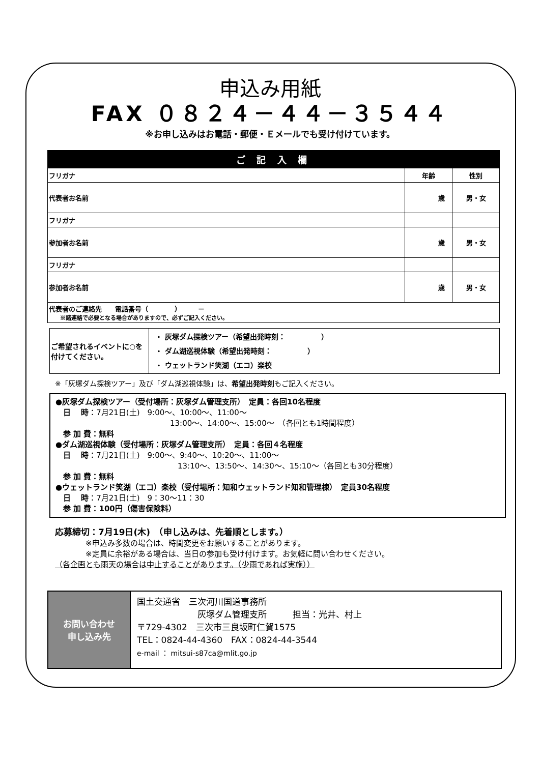申込み用紙
FAX ０８２４－４４－３５４４
※お申し込みはお電話・郵便・Ｅメールでも受け付けています。
| ご 記 入 欄 | | |
| --- | --- | --- |
| フリガナ | 年齢 | 性別 |
| 代表者お名前 | 歳 | 男・女 |
| フリガナ | | |
| 参加者お名前 | 歳 | 男・女 |
| フリガナ | | |
| 参加者お名前 | 歳 | 男・女 |
| 代表者のご連絡先 電話番号（ ） － ※諸連絡で必要となる場合がありますので、必ずご記入ください。 | | |
| ご希望されるイベントに○を付けてください。 | ・ 灰塚ダム探検ツアー（希望出発時刻： ） ・ ダム湖巡視体験（希望出発時刻： ） ・ ウェットランド笑湖（エコ）楽校 |
※「灰塚ダム探検ツアー」及び「ダム湖巡視体験」は、希望出発時刻もご記入ください。
●灰塚ダム探検ツアー（受付場所：灰塚ダム管理支所）　定員：各回10名程度
　日　 時：7月21日(土)　9:00～、10:00～、11:00～
　　　　　　　　　　　　　　　13:00～、14:00～、15:00～　（各回とも1時間程度）
　参 加 費：無料
●ダム湖巡視体験（受付場所：灰塚ダム管理支所）　定員：各回４名程度
　日　 時：7月21日(土)　9:00～、9:40～、10:20～、11:00～
　　　　　　　　　　　　　　　　13:10～、13:50～、14:30～、15:10～（各回とも30分程度）
　参 加 費：無料
●ウェットランド笑湖（エコ）楽校（受付場所：知和ウェットランド知和管理棟）　定員30名程度
　日　 時：7月21日(土)　9：30～11：30
　参 加 費：100円（傷害保険料）
応募締切：7月19日(木)　（申し込みは、先着順とします。）
　　　　※申込み多数の場合は、時間変更をお願いすることがあります。
　　　　※定員に余裕がある場合は、当日の参加も受け付けます。お気軽に問い合わせください。
（各企画とも雨天の場合は中止することがあります。（少雨であれば実施））
お問い合わせ
申し込み先
国土交通省　三次河川国道事務所
　　　　　　　灰塚ダム管理支所　　　担当：光井、村上
〒729-4302　三次市三良坂町仁賀1575
TEL：0824-44-4360　FAX：0824-44-3544
e-mail ： mitsui-s87ca@mlit.go.jp